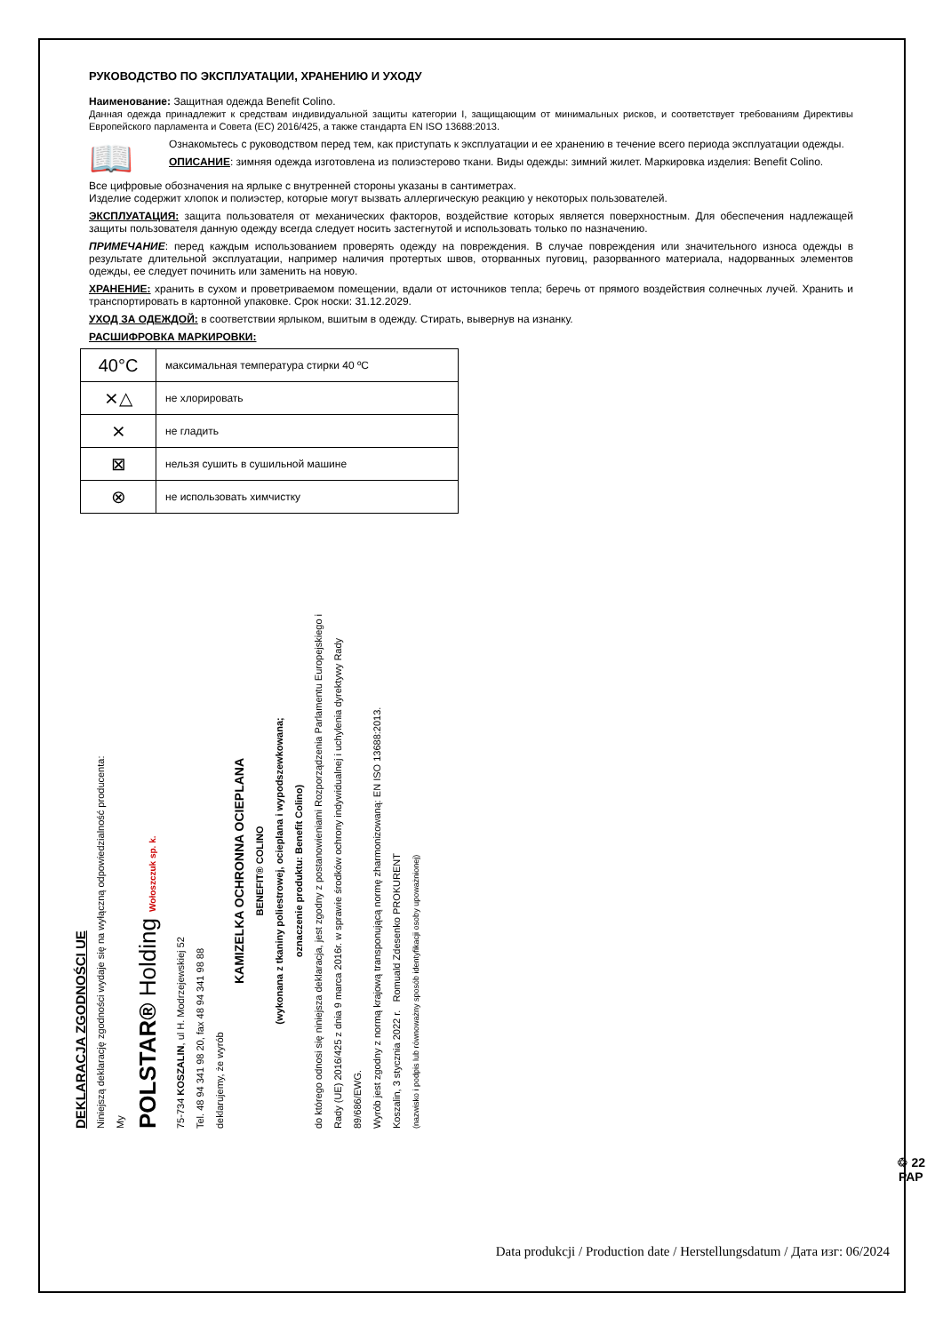РУКОВОДСТВО ПО ЭКСПЛУАТАЦИИ, ХРАНЕНИЮ И УХОДУ
Наименование: Защитная одежда Benefit Colino.
Данная одежда принадлежит к средствам индивидуальной защиты категории I, защищающим от минимальных рисков, и соответствует требованиям Директивы Европейского парламента и Совета (ЕС) 2016/425, а также стандарта EN ISO 13688:2013.
📖
Ознакомьтесь с руководством перед тем, как приступать к эксплуатации и ее хранению в течение всего периода эксплуатации одежды.
ОПИСАНИЕ: зимняя одежда изготовлена из полиэстерово ткани. Виды одежды: зимний жилет. Маркировка изделия: Benefit Colino.
Все цифровые обозначения на ярлыке с внутренней стороны указаны в сантиметрах.
Изделие содержит хлопок и полиэстер, которые могут вызвать аллергическую реакцию у некоторых пользователей.
ЭКСПЛУАТАЦИЯ: защита пользователя от механических факторов, воздействие которых является поверхностным. Для обеспечения надлежащей защиты пользователя данную одежду всегда следует носить застегнутой и использовать только по назначению.
ПРИМЕЧАНИЕ: перед каждым использованием проверять одежду на повреждения. В случае повреждения или значительного износа одежды в результате длительной эксплуатации, например наличия протертых швов, оторванных пуговиц, разорванного материала, надорванных элементов одежды, ее следует починить или заменить на новую.
ХРАНЕНИЕ: хранить в сухом и проветриваемом помещении, вдали от источников тепла; беречь от прямого воздействия солнечных лучей. Хранить и транспортировать в картонной упаковке. Срок носки: 31.12.2029.
УХОД ЗА ОДЕЖДОЙ: в соответствии ярлыком, вшитым в одежду. Стирать, вывернув на изнанку.
РАСШИФРОВКА МАРКИРОВКИ:
| 40°C | максимальная температура стирки 40 ºC |
| ⨯△ | не хлорировать |
| ⨯ | не гладить |
| ⊠ | нельзя сушить в сушильной машине |
| ⊗ | не использовать химчистку |
DEKLARACJA ZGODNOŚCI UE
Niniejszą deklarację zgodności wydaje się na wyłączną odpowiedzialność producenta:
My
POLSTAR® Holding Wołoszczuk sp. k.
75-734 KOSZALIN, ul H. Modrzejewskiej 52
Tel. 48 94 341 98 20, fax 48 94 341 98 88
deklarujemy, że wyrób
KAMIZELKA OCHRONNA OCIEPLANA
BENEFIT® COLINO
(wykonana z tkaniny poliestrowej, ocieplana i wypodszewkowana;
oznaczenie produktu: Benefit Colino)
do którego odnosi się niniejsza deklaracja, jest zgodny z postanowieniami Rozporządzenia Parlamentu Europejskiego i Rady (UE) 2016/425 z dnia 9 marca 2016r. w sprawie środków ochrony indywidualnej i uchylenia dyrektywy Rady 89/686/EWG.
Wyrób jest zgodny z normą krajową transponującą normę zharmonizowaną: EN ISO 13688:2013.
Koszalin, 3 stycznia 2022 r. Romuald Zdesenko PROKURENT
(nazwisko i podpis lub równoważny sposób identyfikacji osoby upoważnionej)
♲ 22
PAP
Data produkcji / Production date / Herstellungsdatum / Дата изг: 06/2024